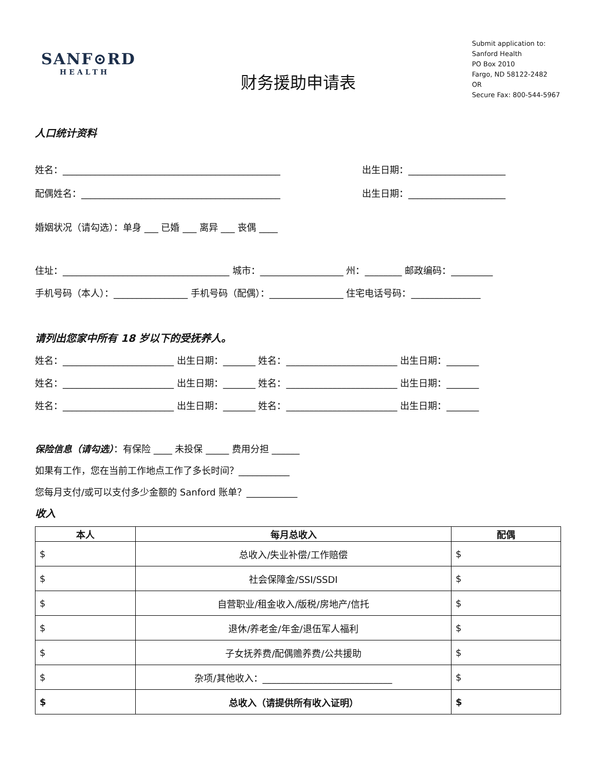SANF⊙RD
HEALTH
Submit application to:
Sanford Health
PO Box 2010
Fargo, ND 58122-2482
OR
Secure Fax: 800-544-5967
财务援助申请表
人口统计资料
姓名：_______________________________________________ 出生日期：_____________________
配偶姓名：___________________________________________ 出生日期：_____________________
婚姻状况（请勾选）：单身 ___ 已婚 ___ 离异 ___ 丧偶 ____
住址：____________________________________ 城市：__________________ 州：________ 邮政编码：_________
手机号码（本人）：________________ 手机号码（配偶）：________________ 住宅电话号码：_______________
请列出您家中所有 18 岁以下的受抚养人。
姓名：________________________ 出生日期：_______ 姓名：________________________ 出生日期：_______
姓名：________________________ 出生日期：_______ 姓名：________________________ 出生日期：_______
姓名：________________________ 出生日期：_______ 姓名：________________________ 出生日期：_______
保险信息（请勾选）：有保险 ____ 未投保 _____ 费用分担 ______
如果有工作，您在当前工作地点工作了多长时间？___________
您每月支付/或可以支付多少金额的 Sanford 账单？___________
收入
| 本人 | 每月总收入 | 配偶 |
| --- | --- | --- |
| $ | 总收入/失业补偿/工作赔偿 | $ |
| $ | 社会保障金/SSI/SSDI | $ |
| $ | 自营职业/租金收入/版税/房地产/信托 | $ |
| $ | 退休/养老金/年金/退伍军人福利 | $ |
| $ | 子女抚养费/配偶赡养费/公共援助 | $ |
| $ | 杂项/其他收入：____________________________ | $ |
| $ | 总收入（请提供所有收入证明） | $ |